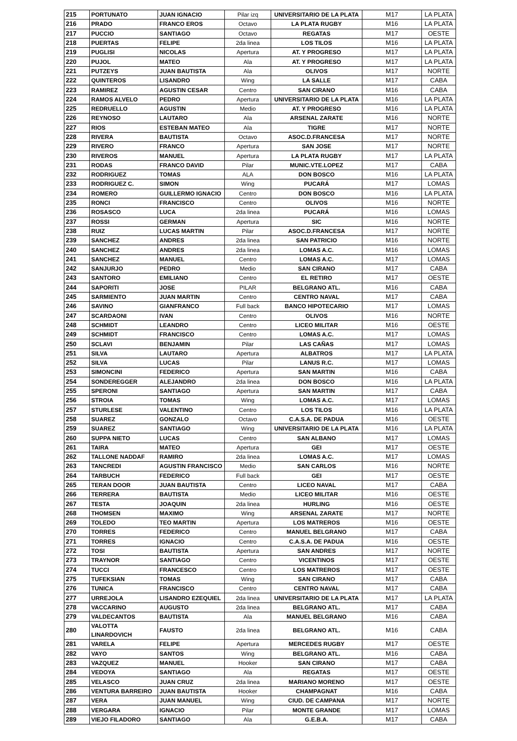| 215 | PORTUNATO | JUAN IGNACIO | Pilar izq | UNIVERSITARIO DE LA PLATA | M17 | LA PLATA |
| 216 | PRADO | FRANCO EROS | Octavo | LA PLATA RUGBY | M16 | LA PLATA |
| 217 | PUCCIO | SANTIAGO | Octavo | REGATAS | M17 | OESTE |
| 218 | PUERTAS | FELIPE | 2da linea | LOS TILOS | M16 | LA PLATA |
| 219 | PUGLISI | NICOLAS | Apertura | AT. Y PROGRESO | M17 | LA PLATA |
| 220 | PUJOL | MATEO | Ala | AT. Y PROGRESO | M17 | LA PLATA |
| 221 | PUTZEYS | JUAN BAUTISTA | Ala | OLIVOS | M17 | NORTE |
| 222 | QUINTEROS | LISANDRO | Wing | LA SALLE | M17 | CABA |
| 223 | RAMIREZ | AGUSTIN CESAR | Centro | SAN CIRANO | M16 | CABA |
| 224 | RAMOS ALVELO | PEDRO | Apertura | UNIVERSITARIO DE LA PLATA | M16 | LA PLATA |
| 225 | REDRUELLO | AGUSTIN | Medio | AT. Y PROGRESO | M16 | LA PLATA |
| 226 | REYNOSO | LAUTARO | Ala | ARSENAL ZARATE | M16 | NORTE |
| 227 | RIOS | ESTEBAN MATEO | Ala | TIGRE | M17 | NORTE |
| 228 | RIVERA | BAUTISTA | Octavo | ASOC.D.FRANCESA | M17 | NORTE |
| 229 | RIVERO | FRANCO | Apertura | SAN JOSE | M17 | NORTE |
| 230 | RIVEROS | MANUEL | Apertura | LA PLATA RUGBY | M17 | LA PLATA |
| 231 | RODAS | FRANCO DAVID | Pilar | MUNIC.VTE.LOPEZ | M17 | CABA |
| 232 | RODRIGUEZ | TOMAS | ALA | DON BOSCO | M16 | LA PLATA |
| 233 | RODRIGUEZ C. | SIMON | Wing | PUCARÁ | M17 | LOMAS |
| 234 | ROMERO | GUILLERMO IGNACIO | Centro | DON BOSCO | M16 | LA PLATA |
| 235 | RONCI | FRANCISCO | Centro | OLIVOS | M16 | NORTE |
| 236 | ROSASCO | LUCA | 2da linea | PUCARÁ | M16 | LOMAS |
| 237 | ROSSI | GERMAN | Apertura | SIC | M16 | NORTE |
| 238 | RUIZ | LUCAS MARTIN | Pilar | ASOC.D.FRANCESA | M17 | NORTE |
| 239 | SANCHEZ | ANDRES | 2da linea | SAN PATRICIO | M16 | NORTE |
| 240 | SANCHEZ | ANDRES | 2da linea | LOMAS A.C. | M16 | LOMAS |
| 241 | SANCHEZ | MANUEL | Centro | LOMAS A.C. | M17 | LOMAS |
| 242 | SANJURJO | PEDRO | Medio | SAN CIRANO | M17 | CABA |
| 243 | SANTORO | EMILIANO | Centro | EL RETIRO | M17 | OESTE |
| 244 | SAPORITI | JOSE | PILAR | BELGRANO ATL. | M16 | CABA |
| 245 | SARMIENTO | JUAN MARTIN | Centro | CENTRO NAVAL | M17 | CABA |
| 246 | SAVINO | GIANFRANCO | Full back | BANCO HIPOTECARIO | M17 | LOMAS |
| 247 | SCARDAONI | IVAN | Centro | OLIVOS | M16 | NORTE |
| 248 | SCHMIDT | LEANDRO | Centro | LICEO MILITAR | M16 | OESTE |
| 249 | SCHMIDT | FRANCISCO | Centro | LOMAS A.C. | M17 | LOMAS |
| 250 | SCLAVI | BENJAMIN | Pilar | LAS CAÑAS | M17 | LOMAS |
| 251 | SILVA | LAUTARO | Apertura | ALBATROS | M17 | LA PLATA |
| 252 | SILVA | LUCAS | Pilar | LANUS R.C. | M17 | LOMAS |
| 253 | SIMONCINI | FEDERICO | Apertura | SAN MARTIN | M16 | CABA |
| 254 | SONDEREGGER | ALEJANDRO | 2da linea | DON BOSCO | M16 | LA PLATA |
| 255 | SPERONI | SANTIAGO | Apertura | SAN MARTIN | M17 | CABA |
| 256 | STROIA | TOMAS | Wing | LOMAS A.C. | M17 | LOMAS |
| 257 | STURLESE | VALENTINO | Centro | LOS TILOS | M16 | LA PLATA |
| 258 | SUAREZ | GONZALO | Octavo | C.A.S.A. DE PADUA | M16 | OESTE |
| 259 | SUAREZ | SANTIAGO | Wing | UNIVERSITARIO DE LA PLATA | M16 | LA PLATA |
| 260 | SUPPA NIETO | LUCAS | Centro | SAN ALBANO | M17 | LOMAS |
| 261 | TAIRA | MATEO | Apertura | GEI | M17 | OESTE |
| 262 | TALLONE NADDAF | RAMIRO | 2da linea | LOMAS A.C. | M17 | LOMAS |
| 263 | TANCREDI | AGUSTIN FRANCISCO | Medio | SAN CARLOS | M16 | NORTE |
| 264 | TARBUCH | FEDERICO | Full back | GEI | M17 | OESTE |
| 265 | TERAN DOOR | JUAN BAUTISTA | Centro | LICEO NAVAL | M17 | CABA |
| 266 | TERRERA | BAUTISTA | Medio | LICEO MILITAR | M16 | OESTE |
| 267 | TESTA | JOAQUIN | 2da linea | HURLING | M16 | OESTE |
| 268 | THOMSEN | MAXIMO | Wing | ARSENAL ZARATE | M17 | NORTE |
| 269 | TOLEDO | TEO MARTIN | Apertura | LOS MATREROS | M16 | OESTE |
| 270 | TORRES | FEDERICO | Centro | MANUEL BELGRANO | M17 | CABA |
| 271 | TORRES | IGNACIO | Centro | C.A.S.A. DE PADUA | M16 | OESTE |
| 272 | TOSI | BAUTISTA | Apertura | SAN ANDRES | M17 | NORTE |
| 273 | TRAYNOR | SANTIAGO | Centro | VICENTINOS | M17 | OESTE |
| 274 | TUCCI | FRANCESCO | Centro | LOS MATREROS | M17 | OESTE |
| 275 | TUFEKSIAN | TOMAS | Wing | SAN CIRANO | M17 | CABA |
| 276 | TUNICA | FRANCISCO | Centro | CENTRO NAVAL | M17 | CABA |
| 277 | URREJOLA | LISANDRO EZEQUIEL | 2da linea | UNIVERSITARIO DE LA PLATA | M17 | LA PLATA |
| 278 | VACCARINO | AUGUSTO | 2da linea | BELGRANO ATL. | M17 | CABA |
| 279 | VALDECANTOS | BAUTISTA | Ala | MANUEL BELGRANO | M16 | CABA |
| 280 | VALOTTA LINARDOVICH | FAUSTO | 2da linea | BELGRANO ATL. | M16 | CABA |
| 281 | VARELA | FELIPE | Apertura | MERCEDES RUGBY | M17 | OESTE |
| 282 | VAYO | SANTOS | Wing | BELGRANO ATL. | M16 | CABA |
| 283 | VAZQUEZ | MANUEL | Hooker | SAN CIRANO | M17 | CABA |
| 284 | VEDOYA | SANTIAGO | Ala | REGATAS | M17 | OESTE |
| 285 | VELASCO | JUAN CRUZ | 2da linea | MARIANO MORENO | M17 | OESTE |
| 286 | VENTURA BARREIRO | JUAN BAUTISTA | Hooker | CHAMPAGNAT | M16 | CABA |
| 287 | VERA | JUAN MANUEL | Wing | CIUD. DE CAMPANA | M17 | NORTE |
| 288 | VERGARA | IGNACIO | Pilar | MONTE GRANDE | M17 | LOMAS |
| 289 | VIEJO FILADORO | SANTIAGO | Ala | G.E.B.A. | M17 | CABA |